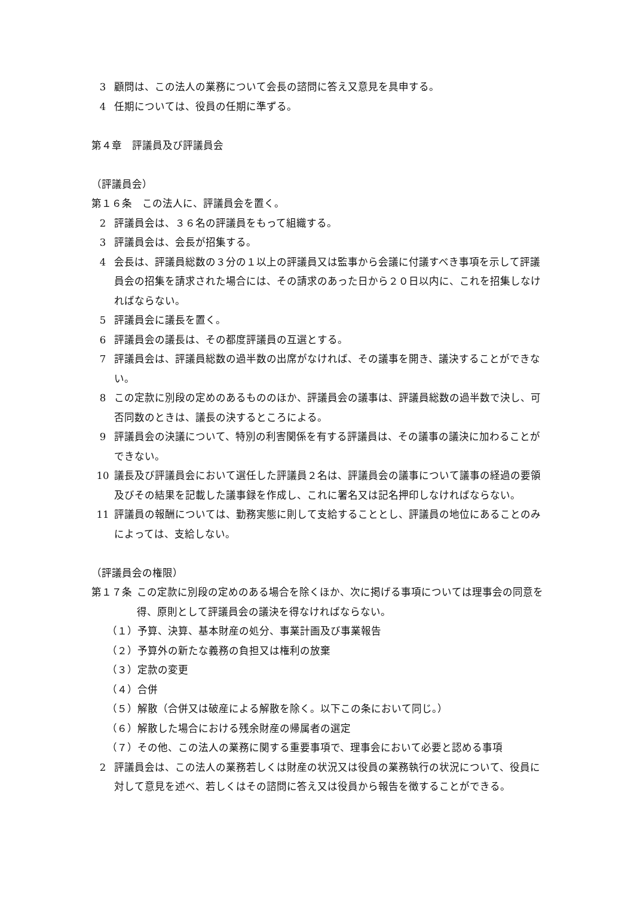3 顧問は、この法人の業務について会長の諮問に答え又意見を具申する。
4 任期については、役員の任期に準ずる。
第４章　評議員及び評議員会
（評議員会）
第１６条　この法人に、評議員会を置く。
2 評議員会は、３６名の評議員をもって組織する。
3 評議員会は、会長が招集する。
4 会長は、評議員総数の３分の１以上の評議員又は監事から会議に付議すべき事項を示して評議員会の招集を請求された場合には、その請求のあった日から２０日以内に、これを招集しなければならない。
5 評議員会に議長を置く。
6 評議員会の議長は、その都度評議員の互選とする。
7 評議員会は、評議員総数の過半数の出席がなければ、その議事を開き、議決することができない。
8 この定款に別段の定めのあるもののほか、評議員会の議事は、評議員総数の過半数で決し、可否同数のときは、議長の決するところによる。
9 評議員会の決議について、特別の利害関係を有する評議員は、その議事の議決に加わることができない。
10 議長及び評議員会において選任した評議員２名は、評議員会の議事について議事の経過の要領及びその結果を記載した議事録を作成し、これに署名又は記名押印しなければならない。
11 評議員の報酬については、勤務実態に則して支給することとし、評議員の地位にあることのみによっては、支給しない。
（評議員会の権限）
第１７条 この定款に別段の定めのある場合を除くほか、次に掲げる事項については理事会の同意を得、原則として評議員会の議決を得なければならない。
（１）予算、決算、基本財産の処分、事業計画及び事業報告
（２）予算外の新たな義務の負担又は権利の放棄
（３）定款の変更
（４）合併
（５）解散（合併又は破産による解散を除く。以下この条において同じ。）
（６）解散した場合における残余財産の帰属者の選定
（７）その他、この法人の業務に関する重要事項で、理事会において必要と認める事項
2 評議員会は、この法人の業務若しくは財産の状況又は役員の業務執行の状況について、役員に対して意見を述べ、若しくはその諮問に答え又は役員から報告を徴することができる。